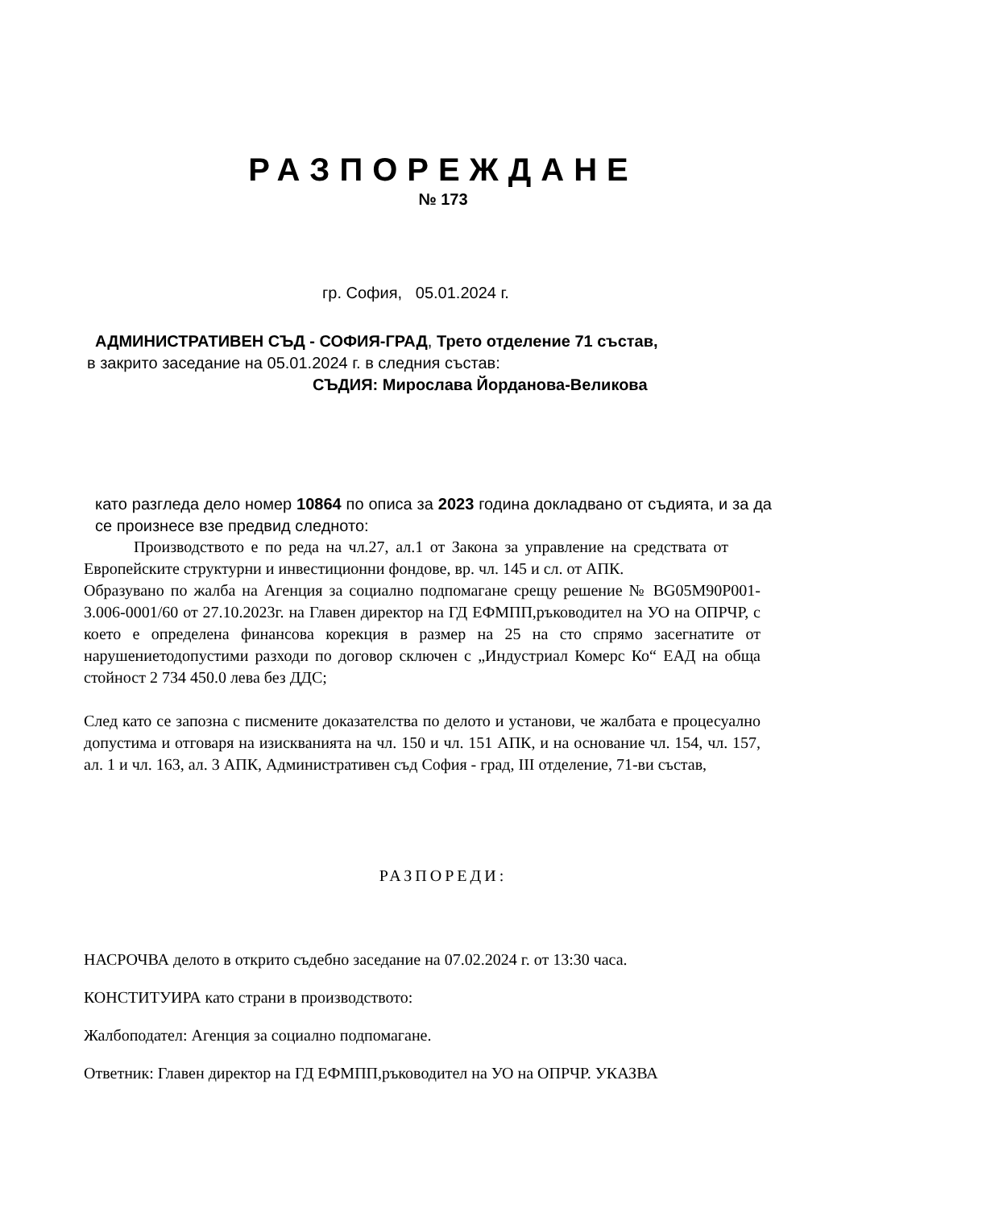РАЗПОРЕЖДАНЕ
№ 173
гр. София, 05.01.2024 г.
АДМИНИСТРАТИВЕН СЪД - СОФИЯ-ГРАД, Трето отделение 71 състав,
в закрито заседание на 05.01.2024 г. в следния състав:
СЪДИЯ: Мирослава Йорданова-Великова
като разгледа дело номер 10864 по описа за 2023 година докладвано от съдията, и за да се произнесе взе предвид следното:
Производството е по реда на чл.27, ал.1 от Закона за управление на средствата от Европейските структурни и инвестиционни фондове, вр. чл. 145 и сл. от АПК.
Образувано по жалба на Агенция за социално подпомагане срещу решение № BG05M90P001-3.006-0001/60 от 27.10.2023г. на Главен директор на ГД ЕФМПП,ръководител на УО на ОПРЧР, с което е определена финансова корекция в размер на 25 на сто спрямо засегнатите от нарушениетодопустими разходи по договор сключен с „Индустриал Комерс Ко“ ЕАД на обща стойност 2 734 450.0 лева без ДДС;
След като се запозна с писмените доказателства по делото и установи, че жалбата е процесуално допустима и отговаря на изискванията на чл. 150 и чл. 151 АПК, и на основание чл. 154, чл. 157, ал. 1 и чл. 163, ал. 3 АПК, Административен съд София - град, III отделение, 71-ви състав,
РАЗПОРЕДИ:
НАСРОЧВА делото в открито съдебно заседание на 07.02.2024 г. от 13:30 часа.
КОНСТИТУИРА като страни в производството:
Жалбоподател: Агенция за социално подпомагане.
Ответник: Главен директор на ГД ЕФМПП,ръководител на УО на ОПРЧР. УКАЗВА